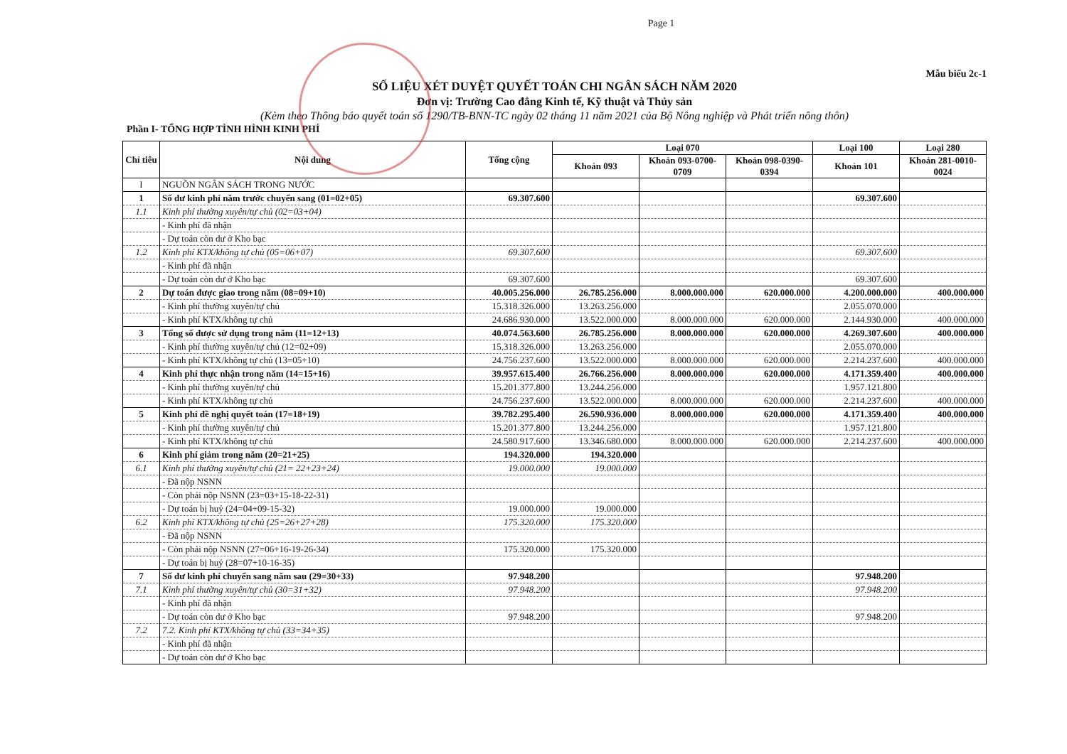Page 1
Mẫu biểu 2c-1
SỐ LIỆU XÉT DUYỆT QUYẾT TOÁN CHI NGÂN SÁCH NĂM 2020
Đơn vị: Trường Cao đẳng Kinh tế, Kỹ thuật và Thủy sản
(Kèm theo Thông báo quyết toán số 1290/TB-BNN-TC ngày 02 tháng 11 năm 2021 của Bộ Nông nghiệp và Phát triển nông thôn)
Phần I- TỔNG HỢP TÌNH HÌNH KINH PHÍ
| Chỉ tiêu | Nội dung | Tổng cộng | Loại 070 | | | Loại 100 | Loại 280 |
| --- | --- | --- | --- | --- | --- | --- | --- |
| | | | Khoản 093 | Khoản 093-0700-0709 | Khoản 098-0390-0394 | Khoản 101 | Khoản 281-0010-0024 |
| I | NGUỒN NGÂN SÁCH TRONG NƯỚC | | | | | | |
| 1 | Số dư kinh phí năm trước chuyển sang (01=02+05) | 69.307.600 | | | | 69.307.600 | |
| 1.1 | Kinh phí thường xuyên/tự chủ (02=03+04) | | | | | | |
| | - Kinh phí đã nhận | | | | | | |
| | - Dự toán còn dư ở Kho bạc | | | | | | |
| 1.2 | Kinh phí KTX/không tự chủ (05=06+07) | 69.307.600 | | | | 69.307.600 | |
| | - Kinh phí đã nhận | | | | | | |
| | - Dự toán còn dư ở Kho bạc | 69.307.600 | | | | 69.307.600 | |
| 2 | Dự toán được giao trong năm (08=09+10) | 40.005.256.000 | 26.785.256.000 | 8.000.000.000 | 620.000.000 | 4.200.000.000 | 400.000.000 |
| | - Kinh phí thường xuyên/tự chủ | 15.318.326.000 | 13.263.256.000 | | | 2.055.070.000 | |
| | - Kinh phí KTX/không tự chủ | 24.686.930.000 | 13.522.000.000 | 8.000.000.000 | 620.000.000 | 2.144.930.000 | 400.000.000 |
| 3 | Tổng số được sử dụng trong năm (11=12+13) | 40.074.563.600 | 26.785.256.000 | 8.000.000.000 | 620.000.000 | 4.269.307.600 | 400.000.000 |
| | - Kinh phí thường xuyên/tự chủ (12=02+09) | 15.318.326.000 | 13.263.256.000 | | | 2.055.070.000 | |
| | - Kinh phí KTX/không tự chủ (13=05+10) | 24.756.237.600 | 13.522.000.000 | 8.000.000.000 | 620.000.000 | 2.214.237.600 | 400.000.000 |
| 4 | Kinh phí thực nhận trong năm (14=15+16) | 39.957.615.400 | 26.766.256.000 | 8.000.000.000 | 620.000.000 | 4.171.359.400 | 400.000.000 |
| | - Kinh phí thường xuyên/tự chủ | 15.201.377.800 | 13.244.256.000 | | | 1.957.121.800 | |
| | - Kinh phí KTX/không tự chủ | 24.756.237.600 | 13.522.000.000 | 8.000.000.000 | 620.000.000 | 2.214.237.600 | 400.000.000 |
| 5 | Kinh phí đề nghị quyết toán (17=18+19) | 39.782.295.400 | 26.590.936.000 | 8.000.000.000 | 620.000.000 | 4.171.359.400 | 400.000.000 |
| | - Kinh phí thường xuyên/tự chủ | 15.201.377.800 | 13.244.256.000 | | | 1.957.121.800 | |
| | - Kinh phí KTX/không tự chủ | 24.580.917.600 | 13.346.680.000 | 8.000.000.000 | 620.000.000 | 2.214.237.600 | 400.000.000 |
| 6 | Kinh phí giảm trong năm (20=21+25) | 194.320.000 | 194.320.000 | | | | |
| 6.1 | Kinh phí thường xuyên/tự chủ (21= 22+23+24) | 19.000.000 | 19.000.000 | | | | |
| | - Đã nộp NSNN | | | | | | |
| | - Còn phải nộp NSNN (23=03+15-18-22-31) | | | | | | |
| | - Dự toán bị huỷ (24=04+09-15-32) | 19.000.000 | 19.000.000 | | | | |
| 6.2 | Kinh phí KTX/không tự chủ (25=26+27+28) | 175.320.000 | 175.320.000 | | | | |
| | - Đã nộp NSNN | | | | | | |
| | - Còn phải nộp NSNN (27=06+16-19-26-34) | 175.320.000 | 175.320.000 | | | | |
| | - Dự toán bị huỷ (28=07+10-16-35) | | | | | | |
| 7 | Số dư kinh phí chuyển sang năm sau (29=30+33) | 97.948.200 | | | | 97.948.200 | |
| 7.1 | Kinh phí thường xuyên/tự chủ (30=31+32) | 97.948.200 | | | | 97.948.200 | |
| | - Kinh phí đã nhận | | | | | | |
| | - Dự toán còn dư ở Kho bạc | 97.948.200 | | | | 97.948.200 | |
| 7.2 | 7.2. Kinh phí KTX/không tự chủ (33=34+35) | | | | | | |
| | - Kinh phí đã nhận | | | | | | |
| | - Dự toán còn dư ở Kho bạc | | | | | | |